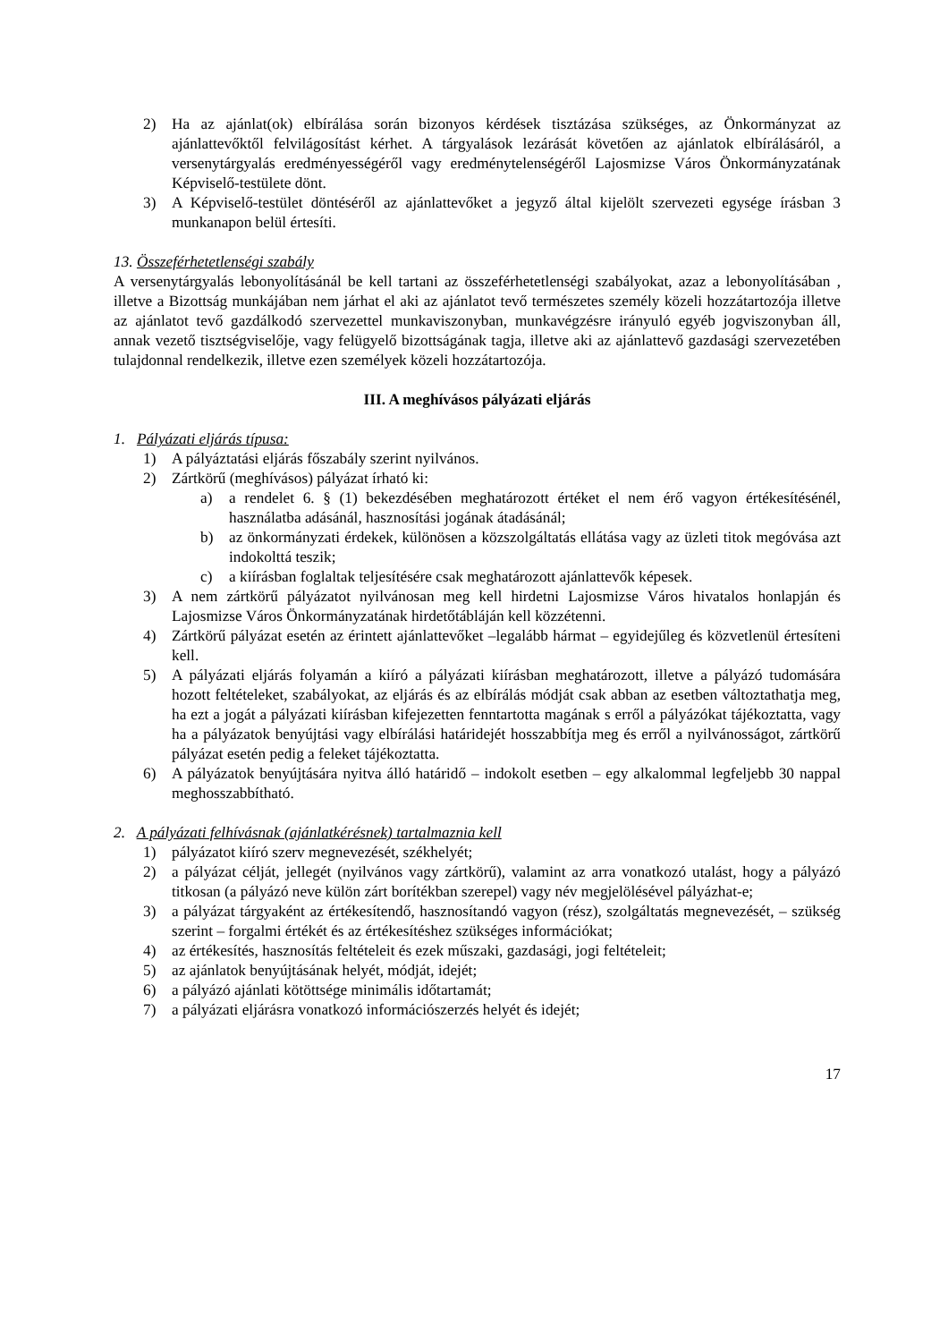2) Ha az ajánlat(ok) elbírálása során bizonyos kérdések tisztázása szükséges, az Önkormányzat az ajánlattevőktől felvilágosítást kérhet. A tárgyalások lezárását követően az ajánlatok elbírálásáról, a versenytárgyalás eredményességéről vagy eredménytelenségéről Lajosmizse Város Önkormányzatának Képviselő-testülete dönt.
3) A Képviselő-testület döntéséről az ajánlattevőket a jegyző által kijelölt szervezeti egysége írásban 3 munkanapon belül értesíti.
13. Összeférhetetlenségi szabály
A versenytárgyalás lebonyolításánál be kell tartani az összeférhetetlenségi szabályokat, azaz a lebonyolításában , illetve a Bizottság munkájában nem járhat el aki az ajánlatot tevő természetes személy közeli hozzátartozója illetve az ajánlatot tevő gazdálkodó szervezettel munkaviszonyban, munkavégzésre irányuló egyéb jogviszonyban áll, annak vezető tisztségviselője, vagy felügyelő bizottságának tagja, illetve aki az ajánlattevő gazdasági szervezetében tulajdonnal rendelkezik, illetve ezen személyek közeli hozzátartozója.
III. A meghívásos pályázati eljárás
1. Pályázati eljárás típusa:
1) A pályáztatási eljárás főszabály szerint nyilvános.
2) Zártkörű (meghívásos) pályázat írható ki:
a) a rendelet 6. § (1) bekezdésében meghatározott értéket el nem érő vagyon értékesítésénél, használatba adásánál, hasznosítási jogának átadásánál;
b) az önkormányzati érdekek, különösen a közszolgáltatás ellátása vagy az üzleti titok megóvása azt indokolttá teszik;
c) a kiírásban foglaltak teljesítésére csak meghatározott ajánlattevők képesek.
3) A nem zártkörű pályázatot nyilvánosan meg kell hirdetni Lajosmizse Város hivatalos honlapján és Lajosmizse Város Önkormányzatának hirdetőtábláján kell közzétenni.
4) Zártkörű pályázat esetén az érintett ajánlattevőket –legalább hármat – egyidejűleg és közvetlenül értesíteni kell.
5) A pályázati eljárás folyamán a kiíró a pályázati kiírásban meghatározott, illetve a pályázó tudomására hozott feltételeket, szabályokat, az eljárás és az elbírálás módját csak abban az esetben változtathatja meg, ha ezt a jogát a pályázati kiírásban kifejezetten fenntartotta magának s erről a pályázókat tájékoztatta, vagy ha a pályázatok benyújtási vagy elbírálási határidejét hosszabbítja meg és erről a nyilvánosságot, zártkörű pályázat esetén pedig a feleket tájékoztatta.
6) A pályázatok benyújtására nyitva álló határidő – indokolt esetben – egy alkalommal legfeljebb 30 nappal meghosszabbítható.
2. A pályázati felhívásnak (ajánlatkérésnek) tartalmaznia kell
1) pályázatot kiíró szerv megnevezését, székhelyét;
2) a pályázat célját, jellegét (nyilvános vagy zártkörű), valamint az arra vonatkozó utalást, hogy a pályázó titkosan (a pályázó neve külön zárt borítékban szerepel) vagy név megjelölésével pályázhat-e;
3) a pályázat tárgyaként az értékesítendő, hasznosítandó vagyon (rész), szolgáltatás megnevezését, – szükség szerint – forgalmi értékét és az értékesítéshez szükséges információkat;
4) az értékesítés, hasznosítás feltételeit és ezek műszaki, gazdasági, jogi feltételeit;
5) az ajánlatok benyújtásának helyét, módját, idejét;
6) a pályázó ajánlati kötöttsége minimális időtartamát;
7) a pályázati eljárásra vonatkozó információszerzés helyét és idejét;
17